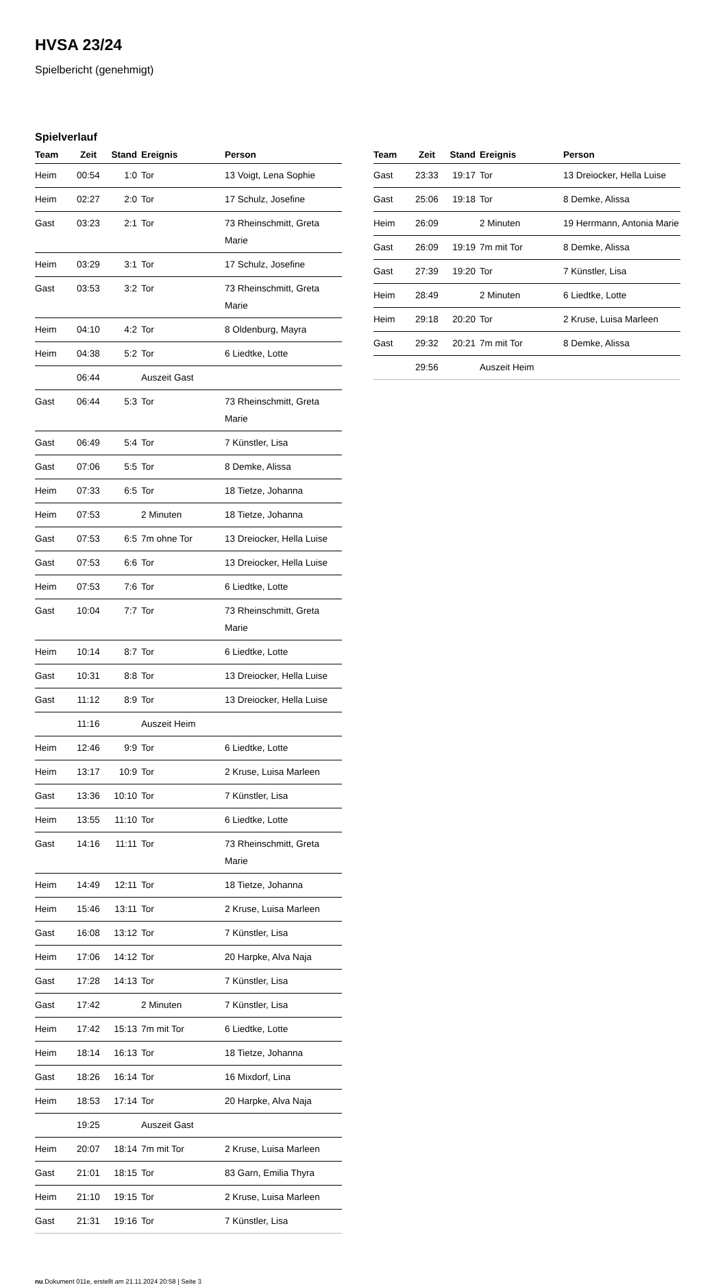HVSA 23/24
Spielbericht (genehmigt)
Spielverlauf
| Team | Zeit | Stand | Ereignis | Person |
| --- | --- | --- | --- | --- |
| Heim | 00:54 | 1:0 | Tor | 13 Voigt, Lena Sophie |
| Heim | 02:27 | 2:0 | Tor | 17 Schulz, Josefine |
| Gast | 03:23 | 2:1 | Tor | 73 Rheinschmitt, Greta Marie |
| Heim | 03:29 | 3:1 | Tor | 17 Schulz, Josefine |
| Gast | 03:53 | 3:2 | Tor | 73 Rheinschmitt, Greta Marie |
| Heim | 04:10 | 4:2 | Tor | 8 Oldenburg, Mayra |
| Heim | 04:38 | 5:2 | Tor | 6 Liedtke, Lotte |
| | 06:44 | | Auszeit Gast | |
| Gast | 06:44 | 5:3 | Tor | 73 Rheinschmitt, Greta Marie |
| Gast | 06:49 | 5:4 | Tor | 7 Künstler, Lisa |
| Gast | 07:06 | 5:5 | Tor | 8 Demke, Alissa |
| Heim | 07:33 | 6:5 | Tor | 18 Tietze, Johanna |
| Heim | 07:53 | | 2 Minuten | 18 Tietze, Johanna |
| Gast | 07:53 | 6:5 | 7m ohne Tor | 13 Dreiocker, Hella Luise |
| Gast | 07:53 | 6:6 | Tor | 13 Dreiocker, Hella Luise |
| Heim | 07:53 | 7:6 | Tor | 6 Liedtke, Lotte |
| Gast | 10:04 | 7:7 | Tor | 73 Rheinschmitt, Greta Marie |
| Heim | 10:14 | 8:7 | Tor | 6 Liedtke, Lotte |
| Gast | 10:31 | 8:8 | Tor | 13 Dreiocker, Hella Luise |
| Gast | 11:12 | 8:9 | Tor | 13 Dreiocker, Hella Luise |
| | 11:16 | | Auszeit Heim | |
| Heim | 12:46 | 9:9 | Tor | 6 Liedtke, Lotte |
| Heim | 13:17 | 10:9 | Tor | 2 Kruse, Luisa Marleen |
| Gast | 13:36 | 10:10 | Tor | 7 Künstler, Lisa |
| Heim | 13:55 | 11:10 | Tor | 6 Liedtke, Lotte |
| Gast | 14:16 | 11:11 | Tor | 73 Rheinschmitt, Greta Marie |
| Heim | 14:49 | 12:11 | Tor | 18 Tietze, Johanna |
| Heim | 15:46 | 13:11 | Tor | 2 Kruse, Luisa Marleen |
| Gast | 16:08 | 13:12 | Tor | 7 Künstler, Lisa |
| Heim | 17:06 | 14:12 | Tor | 20 Harpke, Alva Naja |
| Gast | 17:28 | 14:13 | Tor | 7 Künstler, Lisa |
| Gast | 17:42 | | 2 Minuten | 7 Künstler, Lisa |
| Heim | 17:42 | 15:13 | 7m mit Tor | 6 Liedtke, Lotte |
| Heim | 18:14 | 16:13 | Tor | 18 Tietze, Johanna |
| Gast | 18:26 | 16:14 | Tor | 16 Mixdorf, Lina |
| Heim | 18:53 | 17:14 | Tor | 20 Harpke, Alva Naja |
| | 19:25 | | Auszeit Gast | |
| Heim | 20:07 | 18:14 | 7m mit Tor | 2 Kruse, Luisa Marleen |
| Gast | 21:01 | 18:15 | Tor | 83 Garn, Emilia Thyra |
| Heim | 21:10 | 19:15 | Tor | 2 Kruse, Luisa Marleen |
| Gast | 21:31 | 19:16 | Tor | 7 Künstler, Lisa |
| Team | Zeit | Stand | Ereignis | Person |
| --- | --- | --- | --- | --- |
| Gast | 23:33 | 19:17 | Tor | 13 Dreiocker, Hella Luise |
| Gast | 25:06 | 19:18 | Tor | 8 Demke, Alissa |
| Heim | 26:09 | | 2 Minuten | 19 Herrmann, Antonia Marie |
| Gast | 26:09 | 19:19 | 7m mit Tor | 8 Demke, Alissa |
| Gast | 27:39 | 19:20 | Tor | 7 Künstler, Lisa |
| Heim | 28:49 | | 2 Minuten | 6 Liedtke, Lotte |
| Heim | 29:18 | 20:20 | Tor | 2 Kruse, Luisa Marleen |
| Gast | 29:32 | 20:21 | 7m mit Tor | 8 Demke, Alissa |
| | 29:56 | | Auszeit Heim | |
nu.Dokument 011e, erstellt am 21.11.2024 20:58 | Seite 3